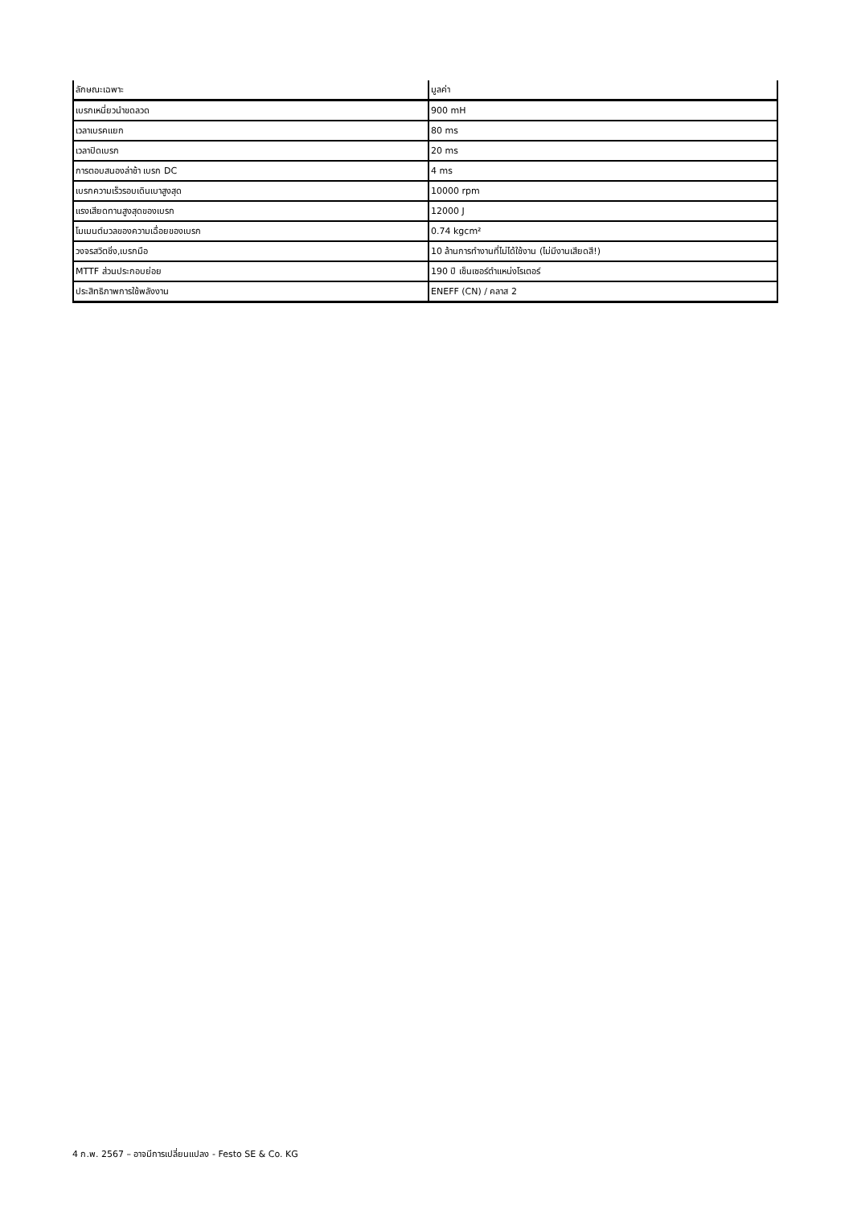| ลักษณะเฉพาะ | มูลค่า |
| --- | --- |
| เบรกเหนี่ยวนำขดลวด | 900 mH |
| เวลาเบรคแยก | 80 ms |
| เวลาปิดเบรก | 20 ms |
| การตอบสนองล่าช้า เบรก DC | 4 ms |
| เบรกความเร็วรอบเดินเบาสูงสุด | 10000 rpm |
| แรงเสียดทานสูงสุดของเบรก | 12000 J |
| โมเมนต์มวลของความเฉื่อยของเบรก | 0.74 kgcm² |
| วงจรสวิตชิ่ง,เบรกมือ | 10 ล้านการทำงานที่ไม่ได้ใช้งาน (ไม่มีงานเสียดสี!) |
| MTTF ส่วนประกอบย่อย | 190 ปี เซ็นเซอร์ตำแหน่งโรเตอร์ |
| ประสิทธิภาพการใช้พลังงาน | ENEFF (CN) / คลาส 2 |
4 ก.พ. 2567 – อาจมีการเปลี่ยนแปลง - Festo SE & Co. KG